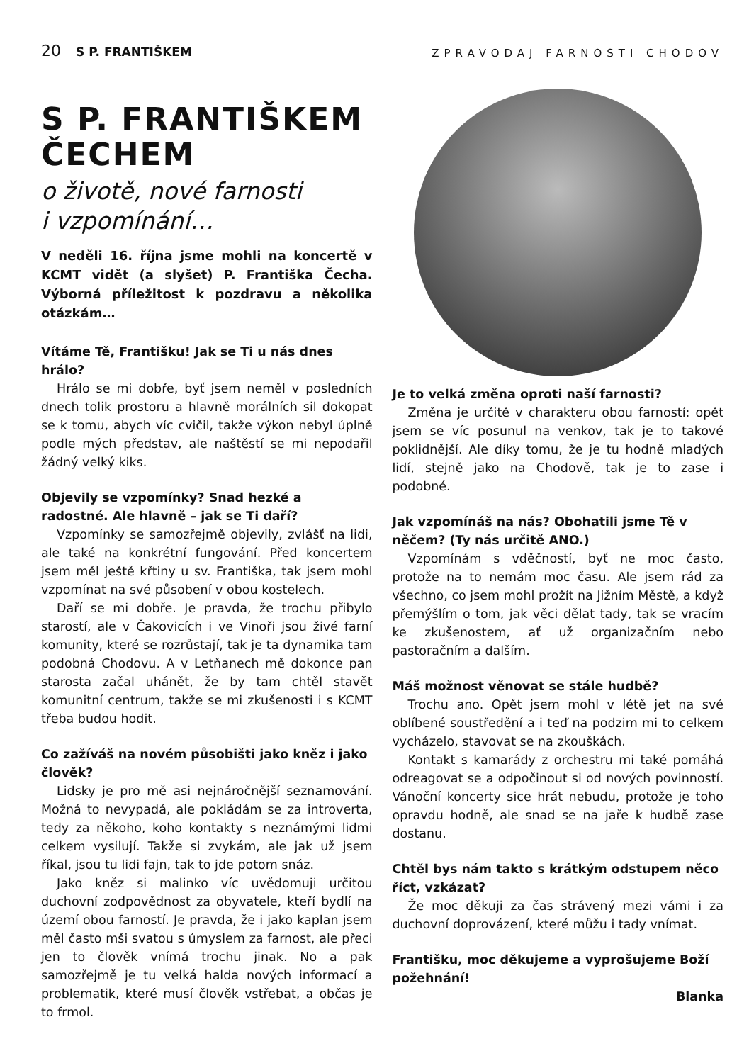20 S P. FRANTIŠKEM ZPRAVODAJ FARNOSTI CHODOV
S P. FRANTIŠKEM ČECHEM
o životě, nové farnosti
i vzpomínání…
V neděli 16. října jsme mohli na koncertě v KCMT vidět (a slyšet) P. Františka Čecha. Výborná příležitost k pozdravu a několika otázkám…
Vítáme Tě, Františku! Jak se Ti u nás dnes hrálo?
Hrálo se mi dobře, byť jsem neměl v posledních dnech tolik prostoru a hlavně morálních sil dokopat se k tomu, abych víc cvičil, takže výkon nebyl úplně podle mých představ, ale naštěstí se mi nepodařil žádný velký kiks.
Objevily se vzpomínky? Snad hezké a radostné. Ale hlavně – jak se Ti daří?
Vzpomínky se samozřejmě objevily, zvlášť na lidi, ale také na konkrétní fungování. Před koncertem jsem měl ještě křtiny u sv. Františka, tak jsem mohl vzpomínat na své působení v obou kostelech.
Daří se mi dobře. Je pravda, že trochu přibylo starostí, ale v Čakovicích i ve Vinoři jsou živé farní komunity, které se rozrůstají, tak je ta dynamika tam podobná Chodovu. A v Letňanech mě dokonce pan starosta začal uhánět, že by tam chtěl stavět komunitní centrum, takže se mi zkušenosti i s KCMT třeba budou hodit.
Co zažíváš na novém působišti jako kněz i jako člověk?
Lidsky je pro mě asi nejnáročnější seznamování. Možná to nevypadá, ale pokládám se za introverta, tedy za někoho, koho kontakty s neznámými lidmi celkem vysilují. Takže si zvykám, ale jak už jsem říkal, jsou tu lidi fajn, tak to jde potom snáz.
Jako kněz si malinko víc uvědomuji určitou duchovní zodpovědnost za obyvatele, kteří bydlí na území obou farností. Je pravda, že i jako kaplan jsem měl často mši svatou s úmyslem za farnost, ale přeci jen to člověk vnímá trochu jinak. No a pak samozřejmě je tu velká halda nových informací a problematik, které musí člověk vstřebat, a občas je to frmol.
Je to velká změna oproti naší farnosti?
Změna je určitě v charakteru obou farností: opět jsem se víc posunul na venkov, tak je to takové poklidnější. Ale díky tomu, že je tu hodně mladých lidí, stejně jako na Chodově, tak je to zase i podobné.
Jak vzpomínáš na nás? Obohatili jsme Tě v něčem? (Ty nás určitě ANO.)
Vzpomínám s vděčností, byť ne moc často, protože na to nemám moc času. Ale jsem rád za všechno, co jsem mohl prožít na Jižním Městě, a když přemýšlím o tom, jak věci dělat tady, tak se vracím ke zkušenostem, ať už organizačním nebo pastoračním a dalším.
Máš možnost věnovat se stále hudbě?
Trochu ano. Opět jsem mohl v létě jet na své oblíbené soustředění a i teď na podzim mi to celkem vycházelo, stavovat se na zkouškách.
Kontakt s kamarády z orchestru mi také pomáhá odreagovat se a odpočinout si od nových povinností. Vánoční koncerty sice hrát nebudu, protože je toho opravdu hodně, ale snad se na jaře k hudbě zase dostanu.
Chtěl bys nám takto s krátkým odstupem něco říct, vzkázat?
Že moc děkuji za čas strávený mezi vámi i za duchovní doprovázení, které můžu i tady vnímat.
Františku, moc děkujeme a vyprošujeme Boží požehnání!
Blanka